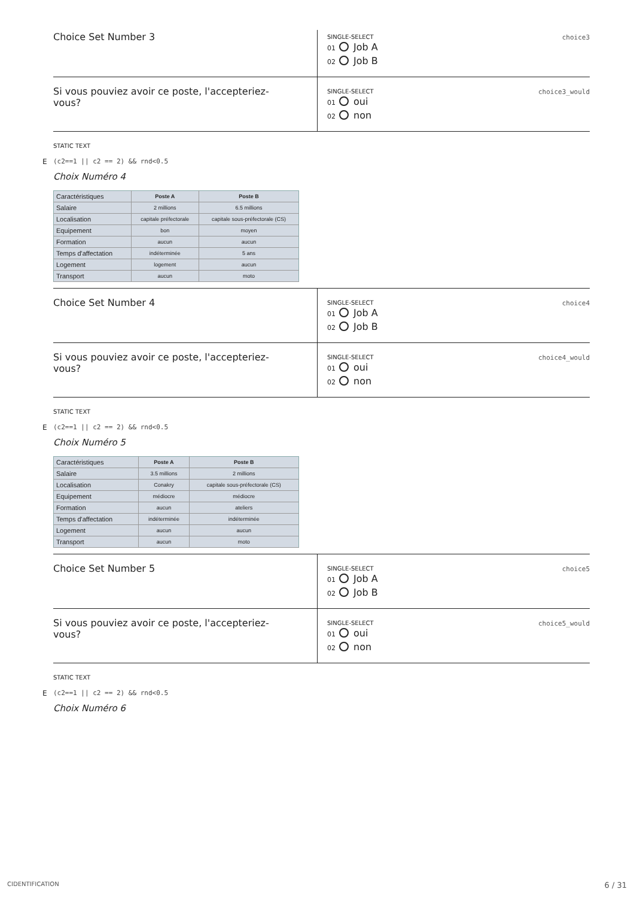Choice Set Number 3
SINGLE-SELECT
choice3
01 Job A
02 Job B
Si vous pouviez avoir ce poste, l'accepteriez-
vous?
SINGLE-SELECT
choice3_would
01 oui
02 non
STATIC TEXT
E (c2==1 || c2 == 2) && rnd<0.5
Choix Numéro 4
| Caractéristiques | Poste A | Poste B |
| --- | --- | --- |
| Salaire | 2 millions | 6.5 millions |
| Localisation | capitale préfectorale | capitale sous-préfectorale (CS) |
| Equipement | bon | moyen |
| Formation | aucun | aucun |
| Temps d'affectation | indéterminée | 5 ans |
| Logement | logement | aucun |
| Transport | aucun | moto |
Choice Set Number 4
SINGLE-SELECT
choice4
01 Job A
02 Job B
Si vous pouviez avoir ce poste, l'accepteriez-
vous?
SINGLE-SELECT
choice4_would
01 oui
02 non
STATIC TEXT
E (c2==1 || c2 == 2) && rnd<0.5
Choix Numéro 5
| Caractéristiques | Poste A | Poste B |
| --- | --- | --- |
| Salaire | 3.5 millions | 2 millions |
| Localisation | Conakry | capitale sous-préfectorale (CS) |
| Equipement | médiocre | médiocre |
| Formation | aucun | ateliers |
| Temps d'affectation | indéterminée | indéterminée |
| Logement | aucun | aucun |
| Transport | aucun | moto |
Choice Set Number 5
SINGLE-SELECT
choice5
01 Job A
02 Job B
Si vous pouviez avoir ce poste, l'accepteriez-
vous?
SINGLE-SELECT
choice5_would
01 oui
02 non
STATIC TEXT
E (c2==1 || c2 == 2) && rnd<0.5
Choix Numéro 6
CIDENTIFICATION 6 / 31